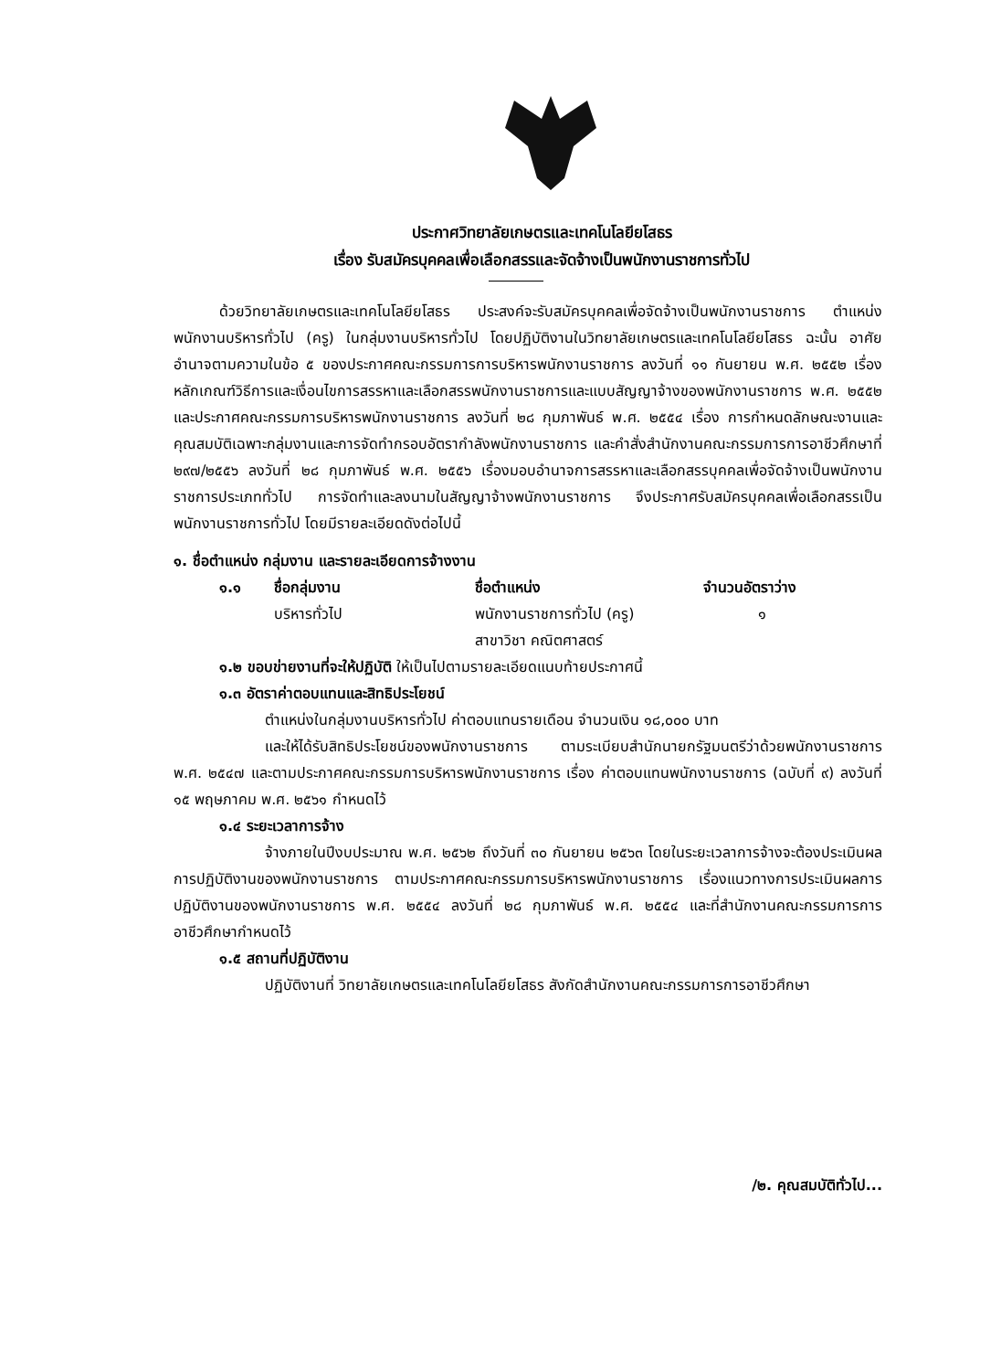ประกาศวิทยาลัยเกษตรและเทคโนโลยียโสธร
เรื่อง รับสมัครบุคคลเพื่อเลือกสรรและจัดจ้างเป็นพนักงานราชการทั่วไป
ด้วยวิทยาลัยเกษตรและเทคโนโลยียโสธร ประสงค์จะรับสมัครบุคคลเพื่อจัดจ้างเป็นพนักงานราชการ ตำแหน่ง พนักงานบริหารทั่วไป (ครู) ในกลุ่มงานบริหารทั่วไป โดยปฏิบัติงานในวิทยาลัยเกษตรและเทคโนโลยียโสธร ฉะนั้น อาศัยอำนาจตามความในข้อ ๕ ของประกาศคณะกรรมการการบริหารพนักงานราชการ ลงวันที่ ๑๑ กันยายน พ.ศ. ๒๕๕๒ เรื่อง หลักเกณฑ์วิธีการและเงื่อนไขการสรรหาและเลือกสรรพนักงานราชการและแบบสัญญาจ้างของพนักงานราชการ พ.ศ. ๒๕๕๒ และประกาศคณะกรรมการบริหารพนักงานราชการ ลงวันที่ ๒๘ กุมภาพันธ์ พ.ศ. ๒๕๕๔ เรื่อง การกำหนดลักษณะงานและคุณสมบัติเฉพาะกลุ่มงานและการจัดทำกรอบอัตรากำลังพนักงานราชการ และคำสั่งสำนักงานคณะกรรมการการอาชีวศึกษาที่ ๒๙๗/๒๕๕๖ ลงวันที่ ๒๘ กุมภาพันธ์ พ.ศ. ๒๕๕๖ เรื่องมอบอำนาจการสรรหาและเลือกสรรบุคคลเพื่อจัดจ้างเป็นพนักงานราชการประเภททั่วไป การจัดทำและลงนามในสัญญาจ้างพนักงานราชการ จึงประกาศรับสมัครบุคคลเพื่อเลือกสรรเป็นพนักงานราชการทั่วไป โดยมีรายละเอียดดังต่อไปนี้
๑. ชื่อตำแหน่ง กลุ่มงาน และรายละเอียดการจ้างงาน
๑.๑ ชื่อกลุ่มงาน ชื่อตำแหน่ง จำนวนอัตราว่าง
บริหารทั่วไป พนักงานราชการทั่วไป (ครู)
สาขาวิชา คณิตศาสตร์ ๑
๑.๒ ขอบข่ายงานที่จะให้ปฏิบัติ ให้เป็นไปตามรายละเอียดแนบท้ายประกาศนี้
๑.๓ อัตราค่าตอบแทนและสิทธิประโยชน์
ตำแหน่งในกลุ่มงานบริหารทั่วไป ค่าตอบแทนรายเดือน จำนวนเงิน ๑๘,๐๐๐ บาท
และให้ได้รับสิทธิประโยชน์ของพนักงานราชการ ตามระเบียบสำนักนายกรัฐมนตรีว่าด้วยพนักงานราชการ พ.ศ. ๒๕๔๗ และตามประกาศคณะกรรมการบริหารพนักงานราชการ เรื่อง ค่าตอบแทนพนักงานราชการ (ฉบับที่ ๙) ลงวันที่ ๑๕ พฤษภาคม พ.ศ. ๒๕๖๑ กำหนดไว้
๑.๔ ระยะเวลาการจ้าง
จ้างภายในปีงบประมาณ พ.ศ. ๒๕๖๒ ถึงวันที่ ๓๐ กันยายน ๒๕๖๓ โดยในระยะเวลาการจ้างจะต้องประเมินผลการปฏิบัติงานของพนักงานราชการ ตามประกาศคณะกรรมการบริหารพนักงานราชการ เรื่องแนวทางการประเมินผลการปฏิบัติงานของพนักงานราชการ พ.ศ. ๒๕๕๔ ลงวันที่ ๒๘ กุมภาพันธ์ พ.ศ. ๒๕๕๔ และที่สำนักงานคณะกรรมการการอาชีวศึกษากำหนดไว้
๑.๕ สถานที่ปฏิบัติงาน
ปฏิบัติงานที่ วิทยาลัยเกษตรและเทคโนโลยียโสธร สังกัดสำนักงานคณะกรรมการการอาชีวศึกษา
/๒. คุณสมบัติทั่วไป...